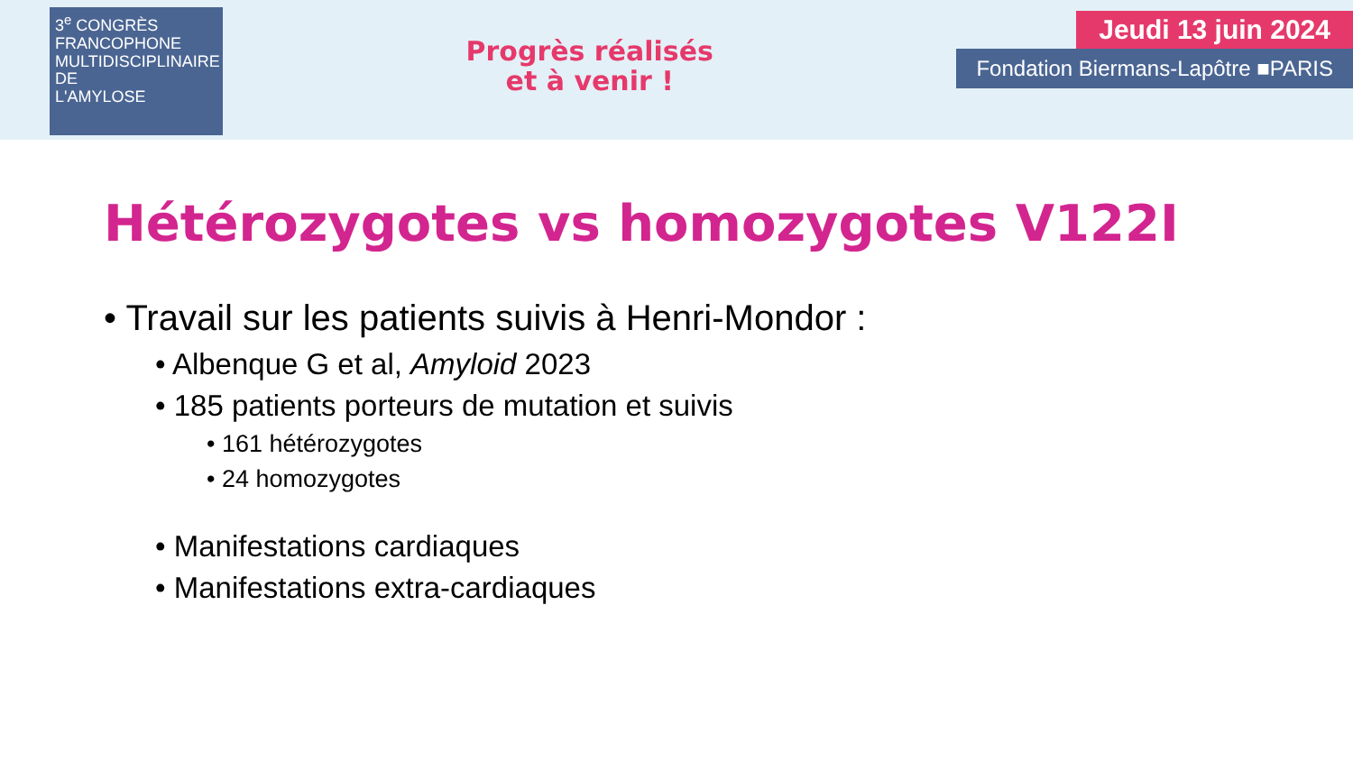3<sup>e</sup> CONGRÈS
FRANCOPHONE
MULTIDISCIPLINAIRE
DE
L'AMYLOSE
Progrès réalisés
et à venir !
Jeudi 13 juin 2024
Fondation Biermans-Lapôtre ■PARIS
Hétérozygotes vs homozygotes V122I
• Travail sur les patients suivis à Henri-Mondor :
• Albenque G et al, Amyloid 2023
• 185 patients porteurs de mutation et suivis
• 161 hétérozygotes
• 24 homozygotes
• Manifestations cardiaques
• Manifestations extra-cardiaques